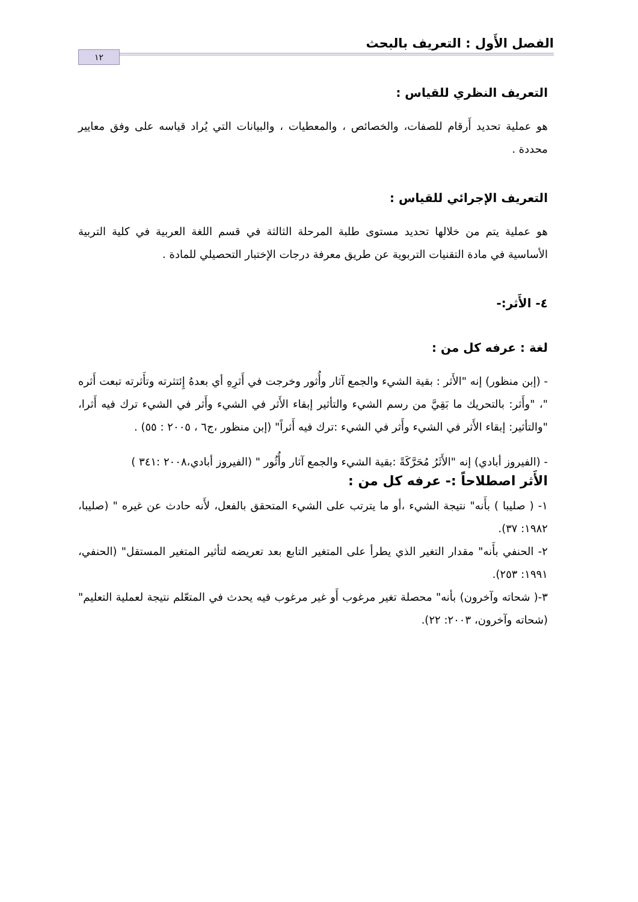الفصل الأَول : التعريف بالبحث ١٢
التعريف النظري للقياس :
هو عملية تحديد أَرقام للصفات، والخصائص ، والمعطيات ، والبيانات التي يُراد قياسه على وفق معايير محددة .
التعريف الإجرائي للقياس :
هو عملية يتم من خلالها تحديد مستوى طلبة المرحلة الثالثة في قسم اللغة العربية في كلية التربية الأساسية في مادة التقنيات التربوية عن طريق معرفة درجات الإختبار التحصيلي للمادة .
٤- الأَثر:-
لغة : عرفه كل من :
- (إبن منظور) إنه "الأَثر : بقية الشيء والجمع آثار وأُثور وخرجت في أَثرِهِ أي بعدهُ إِئتثرته وتأَثرته تبعت أَثره "، "وأَثر: بالتحريك ما بَقِيَّ من رسم الشيء والتأثير إبقاء الأَثر في الشيء وأَثر في الشيء ترك فيه أَثرا، "والتأثير: إبقاء الأَثر في الشيء وأَثر في الشيء :ترك فيه أَثراً" (إبن منظور ،ج٦ ، ٢٠٠٥ : ٥٥) .
- (الفيروز أبادي) إنه "الأَثَرُ مُحَرَّكَةً :بقية الشيء والجمع آثار وأُثُور " (الفيروز أبادي،٢٠٠٨ :٣٤١ )
الأَثر اصطلاحاً :- عرفه كل من :
١- ( صليبا ) بأَنه" نتيجة الشيء ،أو ما يترتب على الشيء المتحقق بالفعل، لأَنه حادث عن غيره " (صليبا، ١٩٨٢: ٣٧).
٢- الحنفي بأَنه" مقدار التغير الذي يطرأ على المتغير التابع بعد تعريضه لتأثير المتغير المستقل" (الحنفي، ١٩٩١: ٢٥٣).
٣-( شحاته وآخرون) بأنه" محصلة تغير مرغوب أَو غير مرغوب فيه يحدث في المتعّلم نتيجة لعملية التعليم" (شحاته وآخرون، ٢٠٠٣: ٢٢).